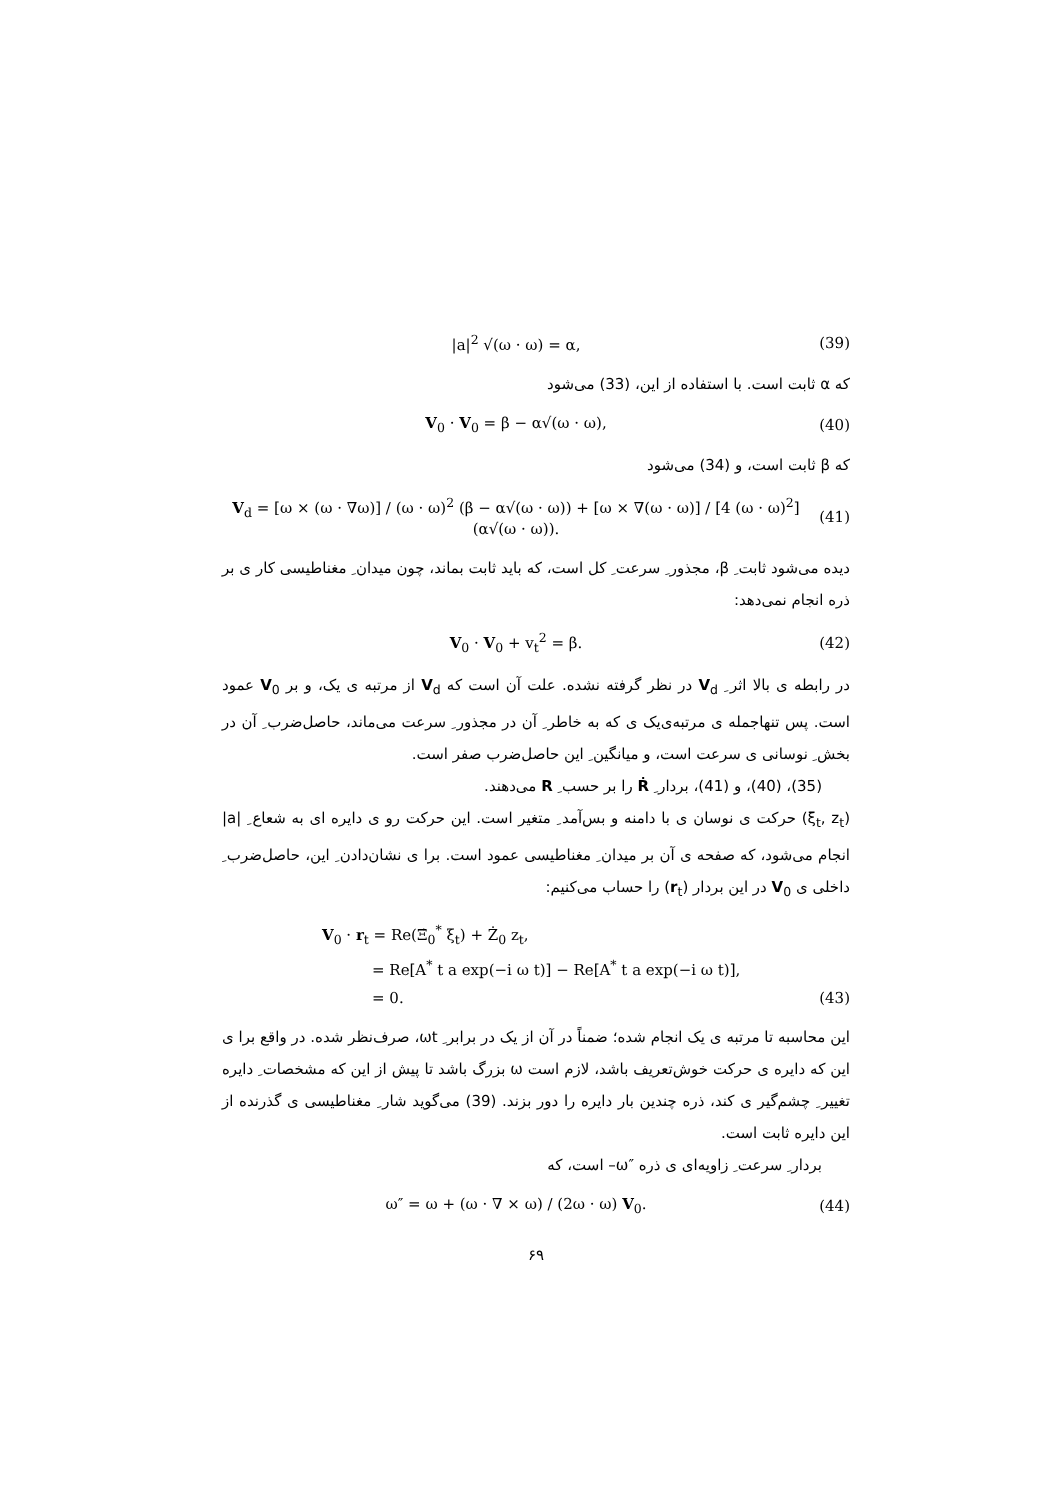|a|<sup>2</sup> √(ω · ω) = α, (39)
که α ثابت است. با استفاده از این، (33) می‌شود
V<sub>0</sub> · V<sub>0</sub> = β − α√(ω · ω), (40)
که β ثابت است، و (34) می‌شود
V<sub>d</sub> = [ω × (ω · ∇ω)] / (ω · ω)<sup>2</sup> (β − α√(ω · ω)) + [ω × ∇(ω · ω)] / [4 (ω · ω)<sup>2</sup>] (α√(ω · ω)). (41)
دیده می‌شود ثابت ِ β، مجذور ِ سرعت ِ کل است، که باید ثابت بماند، چون میدان ِ مغناطیسی کار ی بر ذره انجام نمی‌دهد:
V<sub>0</sub> · V<sub>0</sub> + v<sub>t</sub><sup>2</sup> = β. (42)
در رابطه ی بالا اثر ِ V<sub>d</sub> در نظر گرفته نشده. علت آن است که V<sub>d</sub> از مرتبه ی یک، و بر V<sub>0</sub> عمود است. پس تنهاجمله ی مرتبه‌ی‌یک ی که به خاطر ِ آن در مجذور ِ سرعت می‌ماند، حاصل‌ضرب ِ آن در بخش ِ نوسانی ی سرعت است، و میانگین ِ این حاصل‌ضرب صفر است.
(35)، (40)، و (41)، بردار ِ Ṙ را بر حسب ِ R می‌دهند.
(ξ<sub>t</sub>, z<sub>t</sub>) حرکت ی نوسان ی با دامنه و بس‌آمد ِ متغیر است. این حرکت رو ی دایره ای به شعاع ِ |a| انجام می‌شود، که صفحه ی آن بر میدان ِ مغناطیسی عمود است. برا ی نشان‌دادن ِ این، حاصل‌ضرب ِ داخلی ی V<sub>0</sub> در این بردار (r<sub>t</sub>) را حساب می‌کنیم:
V<sub>0</sub> · r<sub>t</sub> = Re(Ξ̇<sub>0</sub><sup>*</sup> ξ<sub>t</sub>) + Ż<sub>0</sub> z<sub>t</sub>,
= Re[A<sup>*</sup> t a exp(−i ω t)] − Re[A<sup>*</sup> t a exp(−i ω t)],
= 0. (43)
این محاسبه تا مرتبه ی یک انجام شده؛ ضمناً در آن از یک در برابر ِ ωt، صرف‌نظر شده. در واقع برا ی این که دایره ی حرکت خوش‌تعریف باشد، لازم است ω بزرگ باشد تا پیش از این که مشخصات ِ دایره تغییر ِ چشم‌گیر ی کند، ذره چندین بار دایره را دور بزند. (39) می‌گوید شار ِ مغناطیسی ی گذرنده از این دایره ثابت است.
بردار ِ سرعت ِ زاویه‌ای ی ذره ″ω– است، که
ω″ = ω + (ω · ∇ × ω) / (2ω · ω) V<sub>0</sub>. (44)
۶۹